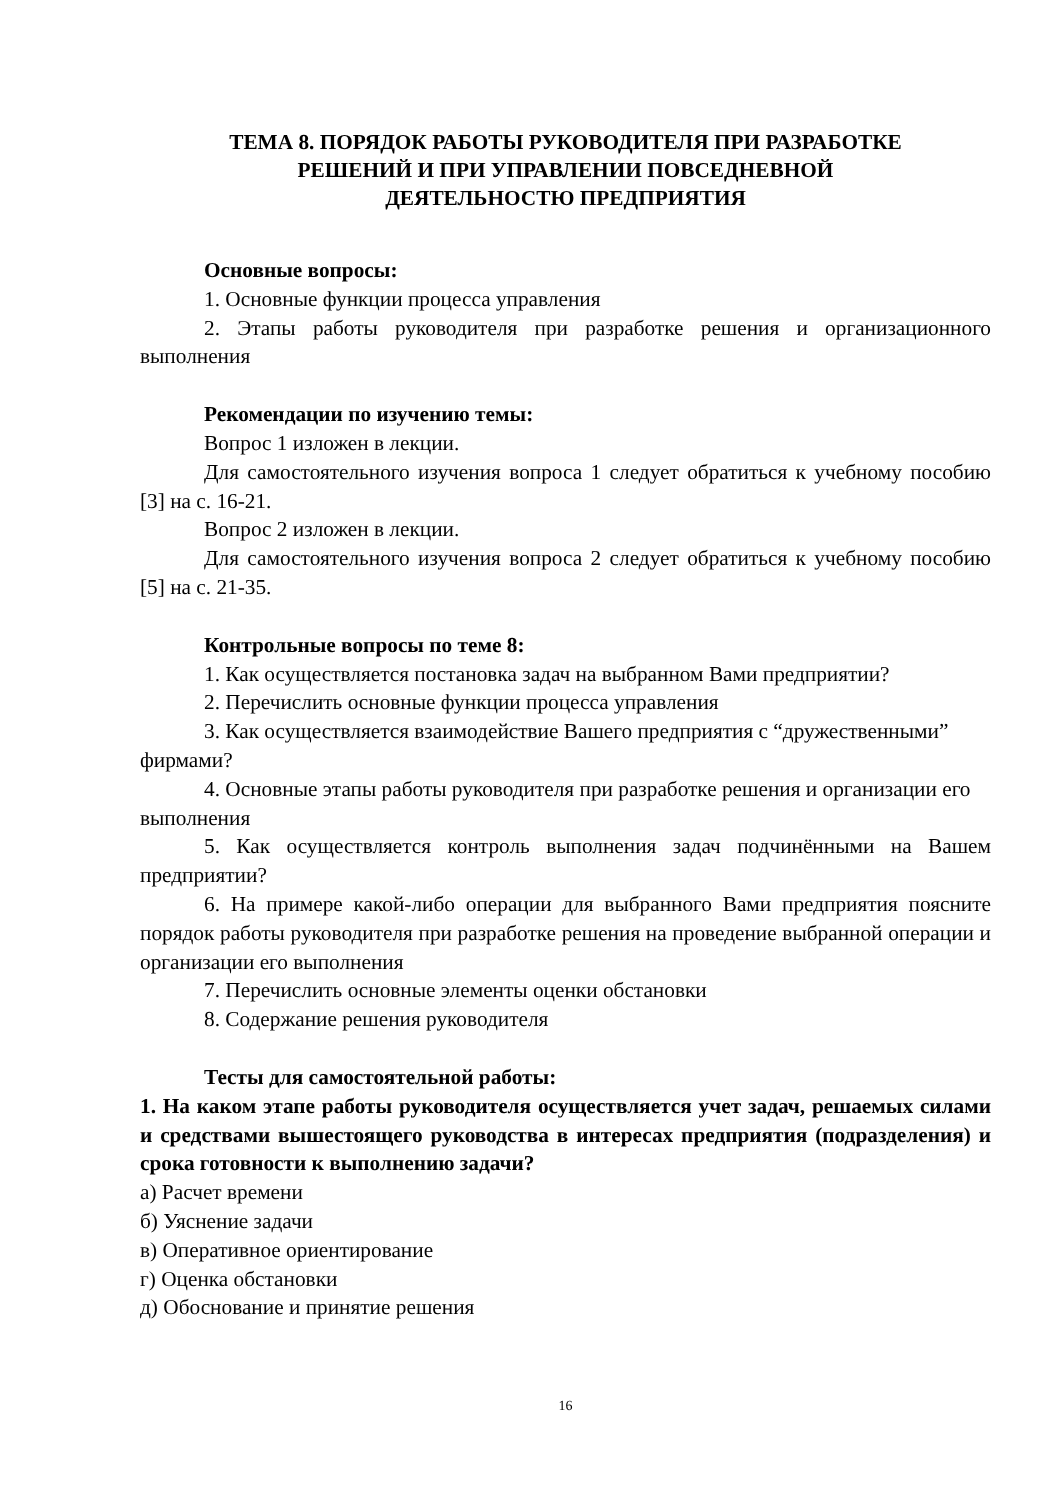ТЕМА 8. ПОРЯДОК РАБОТЫ РУКОВОДИТЕЛЯ ПРИ РАЗРАБОТКЕ
РЕШЕНИЙ И ПРИ УПРАВЛЕНИИ ПОВСЕДНЕВНОЙ
ДЕЯТЕЛЬНОСТЮ ПРЕДПРИЯТИЯ
Основные вопросы:
1. Основные функции процесса управления
2. Этапы работы руководителя при разработке решения и организационного выполнения
Рекомендации по изучению темы:
Вопрос 1 изложен в лекции.
Для самостоятельного изучения вопроса 1 следует обратиться к учебному пособию [3] на с. 16-21.
Вопрос 2 изложен в лекции.
Для самостоятельного изучения вопроса 2 следует обратиться к учебному пособию [5] на с. 21-35.
Контрольные вопросы по теме 8:
1. Как осуществляется постановка задач на выбранном Вами предприятии?
2. Перечислить основные функции процесса управления
3. Как осуществляется взаимодействие Вашего предприятия с “дружественными” фирмами?
4. Основные этапы работы руководителя при разработке решения и организации его выполнения
5. Как осуществляется контроль выполнения задач подчинёнными на Вашем предприятии?
6. На примере какой-либо операции для выбранного Вами предприятия поясните порядок работы руководителя при разработке решения на проведение выбранной операции и организации его выполнения
7. Перечислить основные элементы оценки обстановки
8. Содержание решения руководителя
Тесты для самостоятельной работы:
1. На каком этапе работы руководителя осуществляется учет задач, решаемых силами и средствами вышестоящего руководства в интересах предприятия (подразделения) и срока готовности к выполнению задачи?
а) Расчет времени
б) Уяснение задачи
в) Оперативное ориентирование
г) Оценка обстановки
д) Обоснование и принятие решения
16